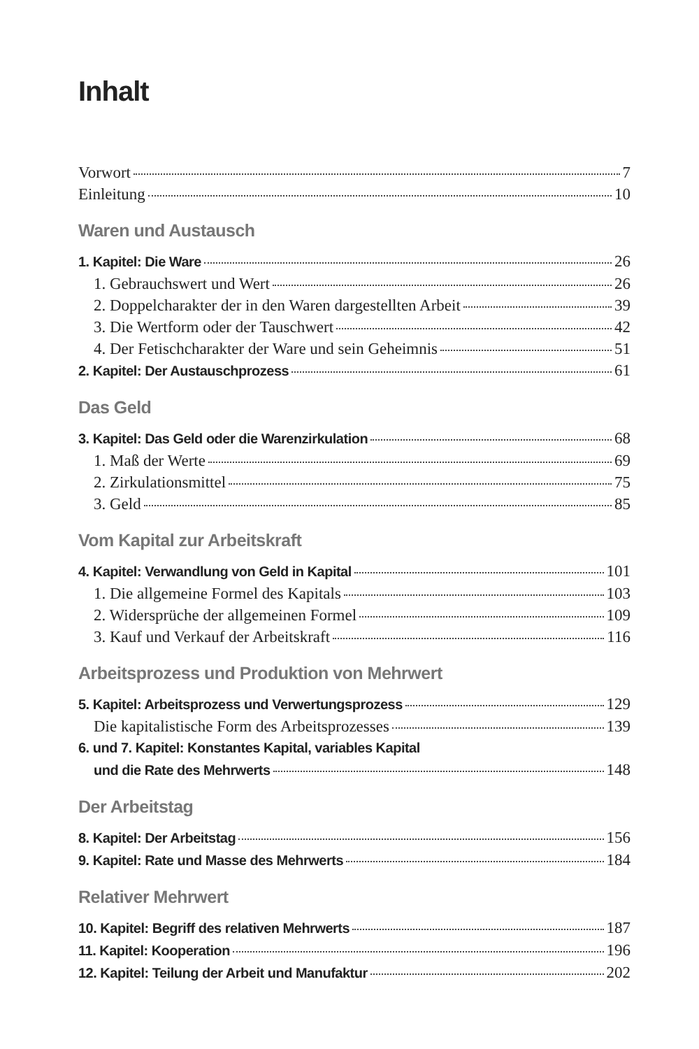Inhalt
Vorwort 7
Einleitung 10
Waren und Austausch
1. Kapitel: Die Ware 26
1. Gebrauchswert und Wert 26
2. Doppelcharakter der in den Waren dargestellten Arbeit 39
3. Die Wertform oder der Tauschwert 42
4. Der Fetischcharakter der Ware und sein Geheimnis 51
2. Kapitel: Der Austauschprozess 61
Das Geld
3. Kapitel: Das Geld oder die Warenzirkulation 68
1. Maß der Werte 69
2. Zirkulationsmittel 75
3. Geld 85
Vom Kapital zur Arbeitskraft
4. Kapitel: Verwandlung von Geld in Kapital 101
1. Die allgemeine Formel des Kapitals 103
2. Widersprüche der allgemeinen Formel 109
3. Kauf und Verkauf der Arbeitskraft 116
Arbeitsprozess und Produktion von Mehrwert
5. Kapitel: Arbeitsprozess und Verwertungsprozess 129
Die kapitalistische Form des Arbeitsprozesses 139
6. und 7. Kapitel: Konstantes Kapital, variables Kapital
und die Rate des Mehrwerts 148
Der Arbeitstag
8. Kapitel: Der Arbeitstag 156
9. Kapitel: Rate und Masse des Mehrwerts 184
Relativer Mehrwert
10. Kapitel: Begriff des relativen Mehrwerts 187
11. Kapitel: Kooperation 196
12. Kapitel: Teilung der Arbeit und Manufaktur 202